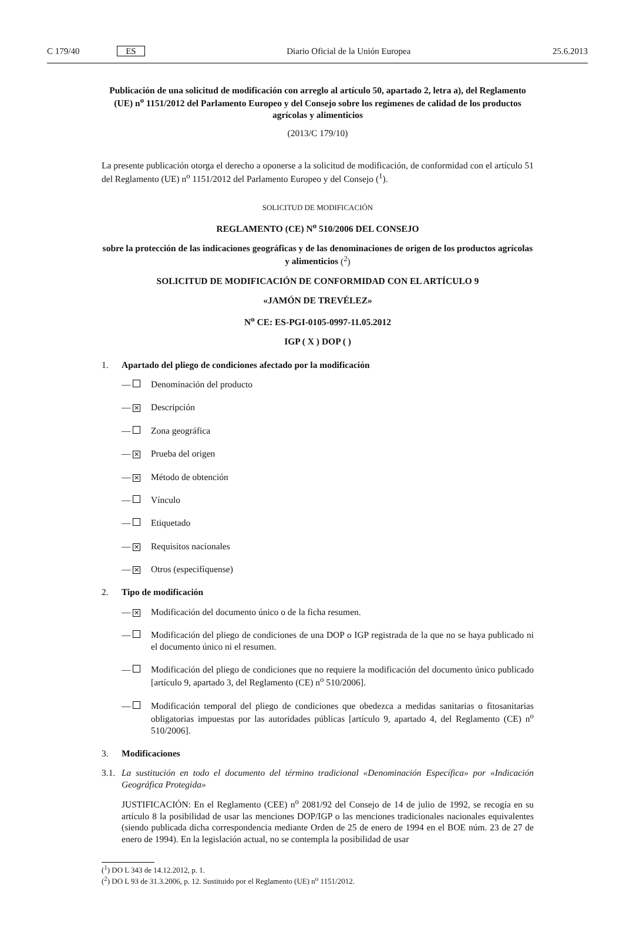C 179/40 ES Diario Oficial de la Unión Europea 25.6.2013
Publicación de una solicitud de modificación con arreglo al artículo 50, apartado 2, letra a), del Reglamento (UE) n<sup>o</sup> 1151/2012 del Parlamento Europeo y del Consejo sobre los regímenes de calidad de los productos agrícolas y alimenticios
(2013/C 179/10)
La presente publicación otorga el derecho a oponerse a la solicitud de modificación, de conformidad con el artículo 51 del Reglamento (UE) n<sup>o</sup> 1151/2012 del Parlamento Europeo y del Consejo (<sup>1</sup>).
SOLICITUD DE MODIFICACIÓN
REGLAMENTO (CE) N<sup>o</sup> 510/2006 DEL CONSEJO
sobre la protección de las indicaciones geográficas y de las denominaciones de origen de los productos agrícolas y alimenticios (<sup>2</sup>)
SOLICITUD DE MODIFICACIÓN DE CONFORMIDAD CON EL ARTÍCULO 9
«JAMÓN DE TREVÉLEZ»
N<sup>o</sup> CE: ES-PGI-0105-0997-11.05.2012
IGP ( X ) DOP ( )
1. Apartado del pliego de condiciones afectado por la modificación
— Denominación del producto
— ✕ Descripción
— Zona geográfica
— ✕ Prueba del origen
— ✕ Método de obtención
— Vínculo
— Etiquetado
— ✕ Requisitos nacionales
— ✕ Otros (especifíquense)
2. Tipo de modificación
— ✕
Modificación del documento único o de la ficha resumen.
— Modificación del pliego de condiciones de una DOP o IGP registrada de la que no se haya publicado ni el documento único ni el resumen.
— Modificación del pliego de condiciones que no requiere la modificación del documento único publicado [artículo 9, apartado 3, del Reglamento (CE) n<sup>o</sup> 510/2006].
— Modificación temporal del pliego de condiciones que obedezca a medidas sanitarias o fitosanitarias obligatorias impuestas por las autoridades públicas [artículo 9, apartado 4, del Reglamento (CE) n<sup>o</sup> 510/2006].
3. Modificaciones
3.1.
La sustitución en todo el documento del término tradicional «Denominación Específica» por «Indicación Geográfica Protegida»
JUSTIFICACIÓN: En el Reglamento (CEE) n<sup>o</sup> 2081/92 del Consejo de 14 de julio de 1992, se recogía en su artículo 8 la posibilidad de usar las menciones DOP/IGP o las menciones tradicionales nacionales equivalentes (siendo publicada dicha correspondencia mediante Orden de 25 de enero de 1994 en el BOE núm. 23 de 27 de enero de 1994). En la legislación actual, no se contempla la posibilidad de usar
(<sup>1</sup>) DO L 343 de 14.12.2012, p. 1.
(<sup>2</sup>) DO L 93 de 31.3.2006, p. 12. Sustituido por el Reglamento (UE) n<sup>o</sup> 1151/2012.